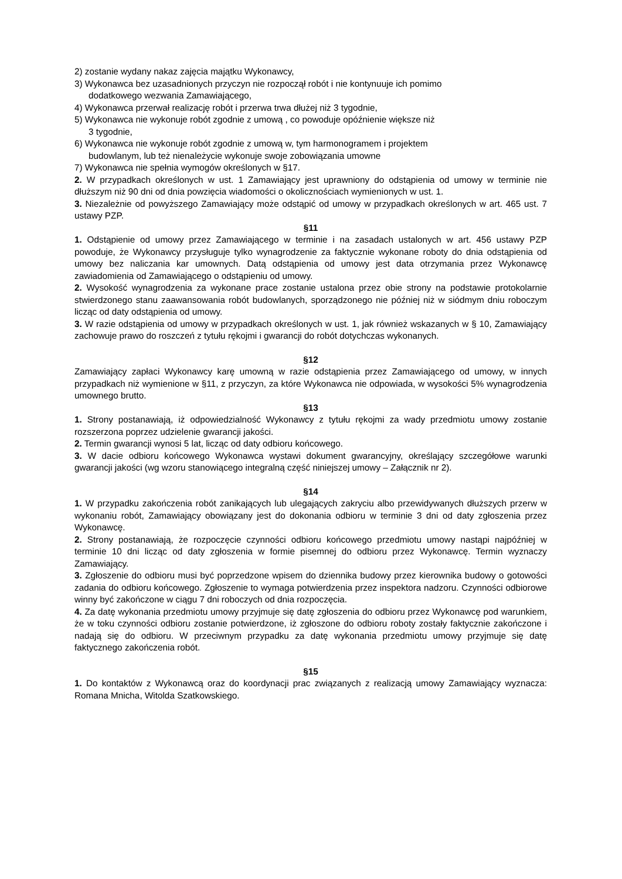2) zostanie wydany nakaz zajęcia majątku Wykonawcy,
3) Wykonawca bez uzasadnionych przyczyn nie rozpoczął robót i nie kontynuuje ich pomimo
dodatkowego wezwania Zamawiającego,
4) Wykonawca przerwał realizację robót i przerwa trwa dłużej niż 3 tygodnie,
5) Wykonawca nie wykonuje robót zgodnie z umową , co powoduje opóźnienie większe niż
3 tygodnie,
6) Wykonawca nie wykonuje robót zgodnie z umową w, tym harmonogramem i projektem
budowlanym, lub też nienależycie wykonuje swoje zobowiązania umowne
7) Wykonawca nie spełnia wymogów określonych w §17.
2. W przypadkach określonych w ust. 1 Zamawiający jest uprawniony do odstąpienia od umowy w terminie nie dłuższym niż 90 dni od dnia powzięcia wiadomości o okolicznościach wymienionych w ust. 1.
3. Niezależnie od powyższego Zamawiający może odstąpić od umowy w przypadkach określonych w art. 465 ust. 7 ustawy PZP.
§11
1. Odstąpienie od umowy przez Zamawiającego w terminie i na zasadach ustalonych w art. 456 ustawy PZP powoduje, że Wykonawcy przysługuje tylko wynagrodzenie za faktycznie wykonane roboty do dnia odstąpienia od umowy bez naliczania kar umownych. Datą odstąpienia od umowy jest data otrzymania przez Wykonawcę zawiadomienia od Zamawiającego o odstąpieniu od umowy.
2. Wysokość wynagrodzenia za wykonane prace zostanie ustalona przez obie strony na podstawie protokolarnie stwierdzonego stanu zaawansowania robót budowlanych, sporządzonego nie później niż w siódmym dniu roboczym licząc od daty odstąpienia od umowy.
3. W razie odstąpienia od umowy w przypadkach określonych w ust. 1, jak również wskazanych w § 10, Zamawiający zachowuje prawo do roszczeń z tytułu rękojmi i gwarancji do robót dotychczas wykonanych.
§12
Zamawiający zapłaci Wykonawcy karę umowną w razie odstąpienia przez Zamawiającego od umowy, w innych przypadkach niż wymienione w §11, z przyczyn, za które Wykonawca nie odpowiada, w wysokości 5% wynagrodzenia umownego brutto.
§13
1. Strony postanawiają, iż odpowiedzialność Wykonawcy z tytułu rękojmi za wady przedmiotu umowy zostanie rozszerzona poprzez udzielenie gwarancji jakości.
2. Termin gwarancji wynosi 5 lat, licząc od daty odbioru końcowego.
3. W dacie odbioru końcowego Wykonawca wystawi dokument gwarancyjny, określający szczegółowe warunki gwarancji jakości (wg wzoru stanowiącego integralną część niniejszej umowy – Załącznik nr 2).
§14
1. W przypadku zakończenia robót zanikających lub ulegających zakryciu albo przewidywanych dłuższych przerw w wykonaniu robót, Zamawiający obowiązany jest do dokonania odbioru w terminie 3 dni od daty zgłoszenia przez Wykonawcę.
2. Strony postanawiają, że rozpoczęcie czynności odbioru końcowego przedmiotu umowy nastąpi najpóźniej w terminie 10 dni licząc od daty zgłoszenia w formie pisemnej do odbioru przez Wykonawcę. Termin wyznaczy Zamawiający.
3. Zgłoszenie do odbioru musi być poprzedzone wpisem do dziennika budowy przez kierownika budowy o gotowości zadania do odbioru końcowego. Zgłoszenie to wymaga potwierdzenia przez inspektora nadzoru. Czynności odbiorowe winny być zakończone w ciągu 7 dni roboczych od dnia rozpoczęcia.
4. Za datę wykonania przedmiotu umowy przyjmuje się datę zgłoszenia do odbioru przez Wykonawcę pod warunkiem, że w toku czynności odbioru zostanie potwierdzone, iż zgłoszone do odbioru roboty zostały faktycznie zakończone i nadają się do odbioru. W przeciwnym przypadku za datę wykonania przedmiotu umowy przyjmuje się datę faktycznego zakończenia robót.
§15
1. Do kontaktów z Wykonawcą oraz do koordynacji prac związanych z realizacją umowy Zamawiający wyznacza: Romana Mnicha, Witolda Szatkowskiego.